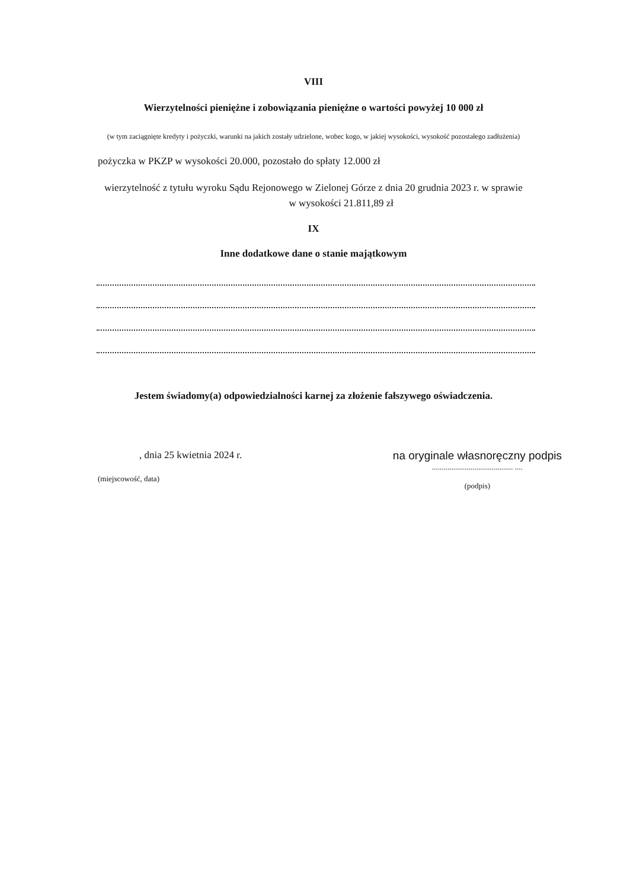VIII
Wierzytelności pieniężne i zobowiązania pieniężne o wartości powyżej 10 000 zł
(w tym zaciągnięte kredyty i pożyczki, warunki na jakich zostały udzielone, wobec kogo, w jakiej wysokości, wysokość pozostałego zadłużenia)
pożyczka w PKZP w wysokości 20.000, pozostało do spłaty 12.000 zł
wierzytelność z tytułu wyroku Sądu Rejonowego w Zielonej Górze z dnia 20 grudnia 2023 r. w sprawie w wysokości 21.811,89 zł
IX
Inne dodatkowe dane o stanie majątkowym
Jestem świadomy(a) odpowiedzialności karnej za złożenie fałszywego oświadczenia.
, dnia 25 kwietnia 2024 r.
(miejscowość, data)
na oryginale własnoręczny podpis
.......................................... ....
(podpis)